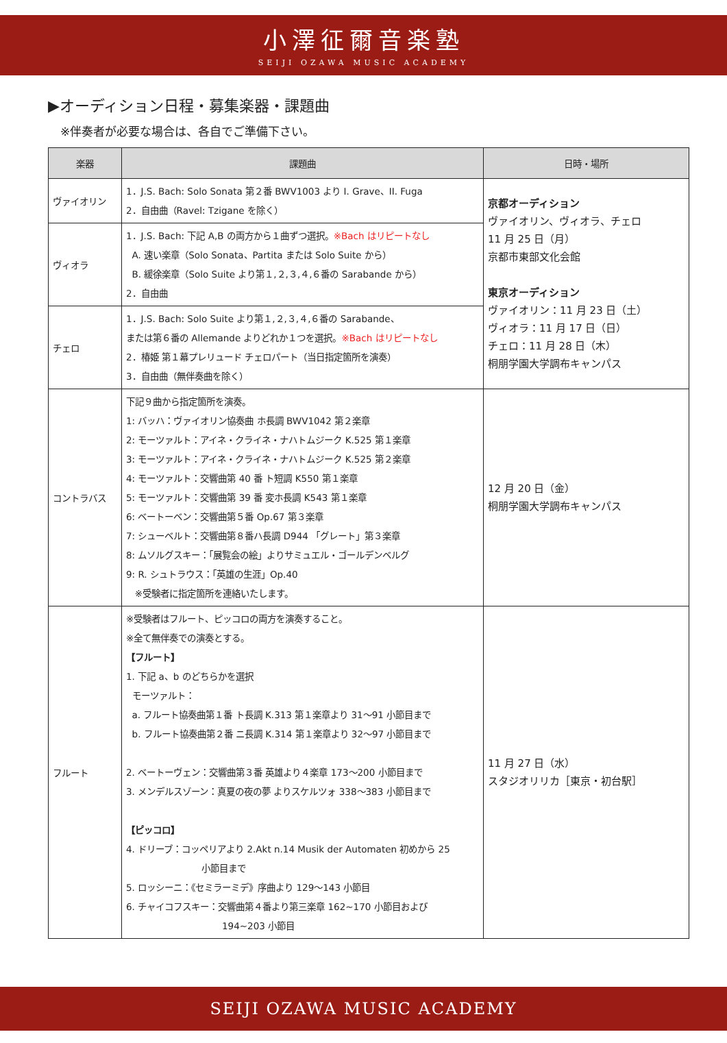小澤征爾音楽塾
SEIJI OZAWA MUSIC ACADEMY
▶オーディション日程・募集楽器・課題曲
※伴奏者が必要な場合は、各自でご準備下さい。
| 楽器 | 課題曲 | 日時・場所 |
| --- | --- | --- |
| ヴァイオリン | 1．J.S. Bach: Solo Sonata 第２番 BWV1003 より I. Grave、II. Fuga 2．自由曲（Ravel: Tzigane を除く） | 京都オーディション ヴァイオリン、ヴィオラ、チェロ 11 月 25 日（月） 京都市東部文化会館 東京オーディション ヴァイオリン：11 月 23 日（土） ヴィオラ：11 月 17 日（日） チェロ：11 月 28 日（木） 桐朋学園大学調布キャンパス |
| ヴィオラ | 1．J.S. Bach: 下記 A,B の両方から１曲ずつ選択。 ※Bach はリピートなし A. 速い楽章（Solo Sonata、Partita または Solo Suite から） B. 緩徐楽章（Solo Suite より第１,２,３,４,６番の Sarabande から） 2．自由曲 | |
| チェロ | 1．J.S. Bach: Solo Suite より第１,２,３,４,６番の Sarabande、 または第６番の Allemande よりどれか１つを選択。 ※Bach はリピートなし 2．椿姫 第１幕プレリュード チェロパート（当日指定箇所を演奏） 3．自由曲（無伴奏曲を除く） | |
| コントラバス | 下記９曲から指定箇所を演奏。 1: バッハ：ヴァイオリン協奏曲 ホ長調 BWV1042 第２楽章 2: モーツァルト：アイネ・クライネ・ナハトムジーク K.525 第１楽章 3: モーツァルト：アイネ・クライネ・ナハトムジーク K.525 第２楽章 4: モーツァルト：交響曲第 40 番 ト短調 K550 第１楽章 5: モーツァルト：交響曲第 39 番 変ホ長調 K543 第１楽章 6: ベートーベン：交響曲第５番 Op.67 第３楽章 7: シューベルト：交響曲第８番ハ長調 D944 「グレート」第３楽章 8: ムソルグスキー：「展覧会の絵」よりサミュエル・ゴールデンベルグ 9: R. シュトラウス：「英雄の生涯」Op.40 ※受験者に指定箇所を連絡いたします。 | 12 月 20 日（金） 桐朋学園大学調布キャンパス |
| フルート | ※受験者はフルート、ピッコロの両方を演奏すること。 ※全て無伴奏での演奏とする。 【フルート】 1. 下記 a、b のどちらかを選択 モーツァルト： a. フルート協奏曲第１番 ト長調 K.313 第１楽章より 31～91 小節目まで b. フルート協奏曲第２番 ニ長調 K.314 第１楽章より 32～97 小節目まで 2. ベートーヴェン：交響曲第３番 英雄より４楽章 173～200 小節目まで 3. メンデルスゾーン：真夏の夜の夢 よりスケルツォ 338～383 小節目まで 【ピッコロ】 4. ドリーブ：コッペリアより 2.Akt n.14 Musik der Automaten 初めから 25 小節目まで 5. ロッシーニ：《セミラーミデ》序曲より 129～143 小節目 6. チャイコフスキー：交響曲第４番より第三楽章 162~170 小節目および 194~203 小節目 | 11 月 27 日（水） スタジオリリカ［東京・初台駅］ |
SEIJI OZAWA MUSIC ACADEMY